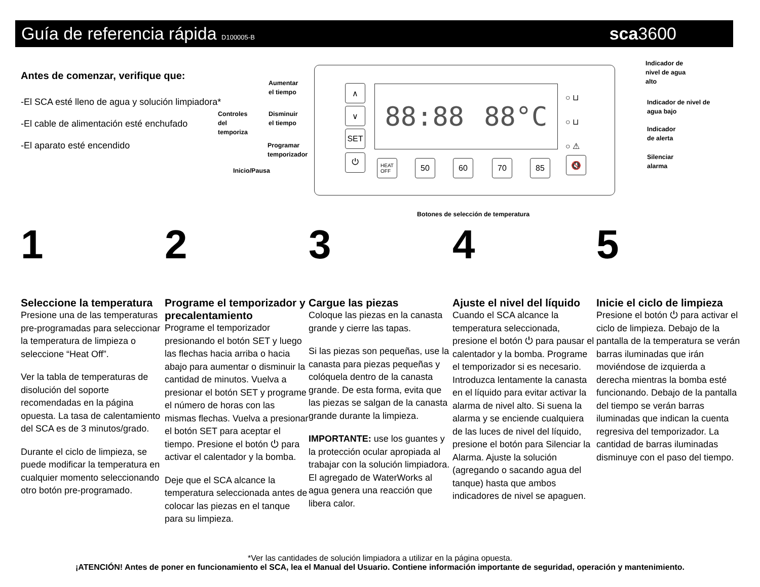Guía de referencia rápida D100005-B sca3600
Antes de comenzar, verifique que:
-El SCA esté lleno de agua y solución limpiadora*
-El cable de alimentación esté enchufado
-El aparato esté encendido
Controles
del
temporiza
Aumentar
el tiempo
Disminuir
el tiempo
Programar
temporizador
Inicio/Pausa
∧
∨
SET
⏻
88:88 88°C
HEAT
OFF
50 60 70 85 🔇
○ ⊔
○ ⊔
○ ⚠
Indicador de
nivel de agua
alto
Indicador de nivel de
agua bajo
Indicador
de alerta
Silenciar
alarma
Botones de selección de temperatura
1
Seleccione la temperatura
Presione una de las temperaturas pre-programadas para seleccionar la temperatura de limpieza o seleccione “Heat Off”.
Ver la tabla de temperaturas de disolución del soporte recomendadas en la página opuesta. La tasa de calentamiento del SCA es de 3 minutos/grado.
Durante el ciclo de limpieza, se puede modificar la temperatura en cualquier momento seleccionando otro botón pre-programado.
2
Programe el temporizador y precalentamiento
Programe el temporizador presionando el botón SET y luego las flechas hacia arriba o hacia abajo para aumentar o disminuir la cantidad de minutos. Vuelva a presionar el botón SET y programe el número de horas con las mismas flechas. Vuelva a presionar el botón SET para aceptar el tiempo. Presione el botón ⏻ para activar el calentador y la bomba.
Deje que el SCA alcance la temperatura seleccionada antes de colocar las piezas en el tanque para su limpieza.
3
Cargue las piezas
Coloque las piezas en la canasta grande y cierre las tapas.
Si las piezas son pequeñas, use la canasta para piezas pequeñas y colóquela dentro de la canasta grande. De esta forma, evita que las piezas se salgan de la canasta grande durante la limpieza.
IMPORTANTE: use los guantes y la protección ocular apropiada al trabajar con la solución limpiadora. El agregado de WaterWorks al agua genera una reacción que libera calor.
4
Ajuste el nivel del líquido
Cuando el SCA alcance la temperatura seleccionada, presione el botón ⏻ para pausar el calentador y la bomba. Programe el temporizador si es necesario. Introduzca lentamente la canasta en el líquido para evitar activar la alarma de nivel alto. Si suena la alarma y se enciende cualquiera de las luces de nivel del líquido, presione el botón para Silenciar la Alarma. Ajuste la solución (agregando o sacando agua del tanque) hasta que ambos indicadores de nivel se apaguen.
5
Inicie el ciclo de limpieza
Presione el botón ⏻ para activar el ciclo de limpieza. Debajo de la pantalla de la temperatura se verán barras iluminadas que irán moviéndose de izquierda a derecha mientras la bomba esté funcionando. Debajo de la pantalla del tiempo se verán barras iluminadas que indican la cuenta regresiva del temporizador. La cantidad de barras iluminadas disminuye con el paso del tiempo.
*Ver las cantidades de solución limpiadora a utilizar en la página opuesta.
¡ATENCIÓN! Antes de poner en funcionamiento el SCA, lea el Manual del Usuario. Contiene información importante de seguridad, operación y mantenimiento.